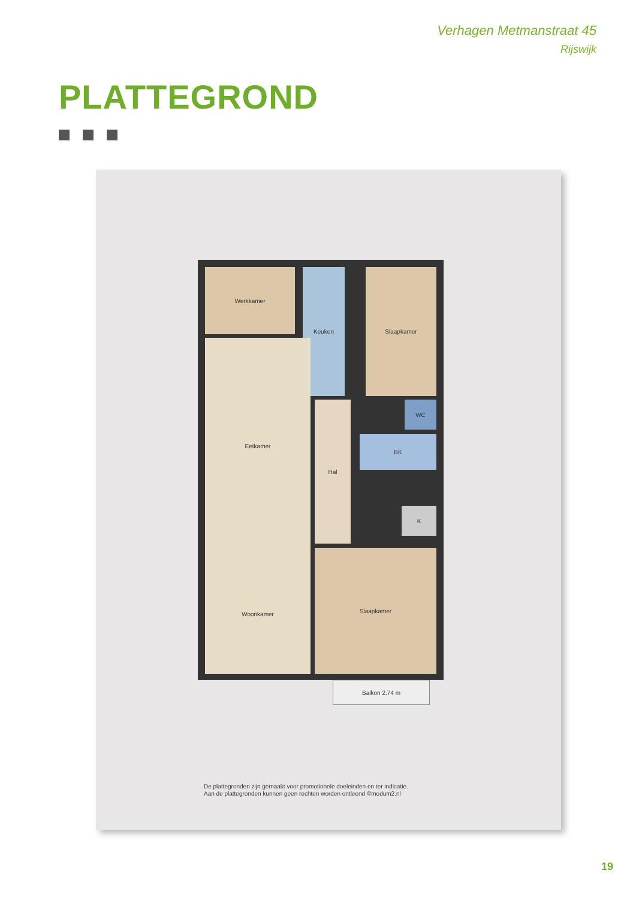Verhagen Metmanstraat 45
Rijswijk
PLATTEGROND
Werkkamer Keuken Slaapkamer
Eetkamer
Woonkamer
Hal WC
BK
K
Slaapkamer
Balkon 2.74 m
De plattegronden zijn gemaakt voor promotionele doeleinden en ter indicatie.
Aan de plattegronden kunnen geen rechten worden ontleend ©modum2.nl
19